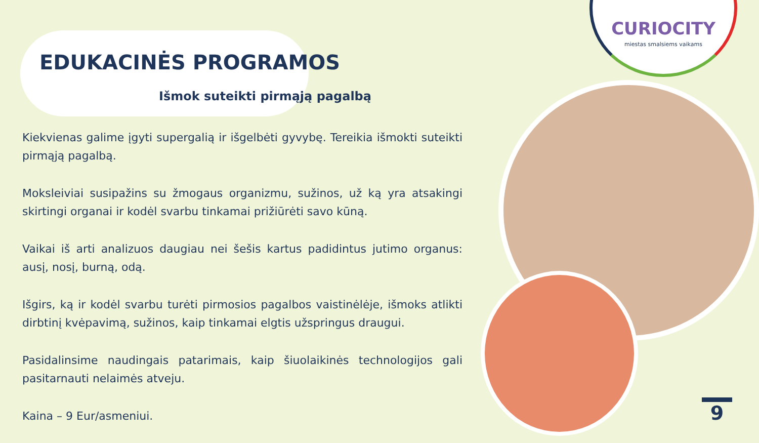CURIOCITY
miestas smalsiems vaikams
EDUKACINĖS PROGRAMOS
Išmok suteikti pirmąją pagalbą
Kiekvienas galime įgyti supergalią ir išgelbėti gyvybę. Tereikia išmokti suteikti pirmąją pagalbą.
Moksleiviai susipažins su žmogaus organizmu, sužinos, už ką yra atsakingi skirtingi organai ir kodėl svarbu tinkamai prižiūrėti savo kūną.
Vaikai iš arti analizuos daugiau nei šešis kartus padidintus jutimo organus: ausį, nosį, burną, odą.
Išgirs, ką ir kodėl svarbu turėti pirmosios pagalbos vaistinėlėje, išmoks atlikti dirbtinį kvėpavimą, sužinos, kaip tinkamai elgtis užspringus draugui.
Pasidalinsime naudingais patarimais, kaip šiuolaikinės technologijos gali pasitarnauti nelaimės atveju.
Kaina – 9 Eur/asmeniui.
9